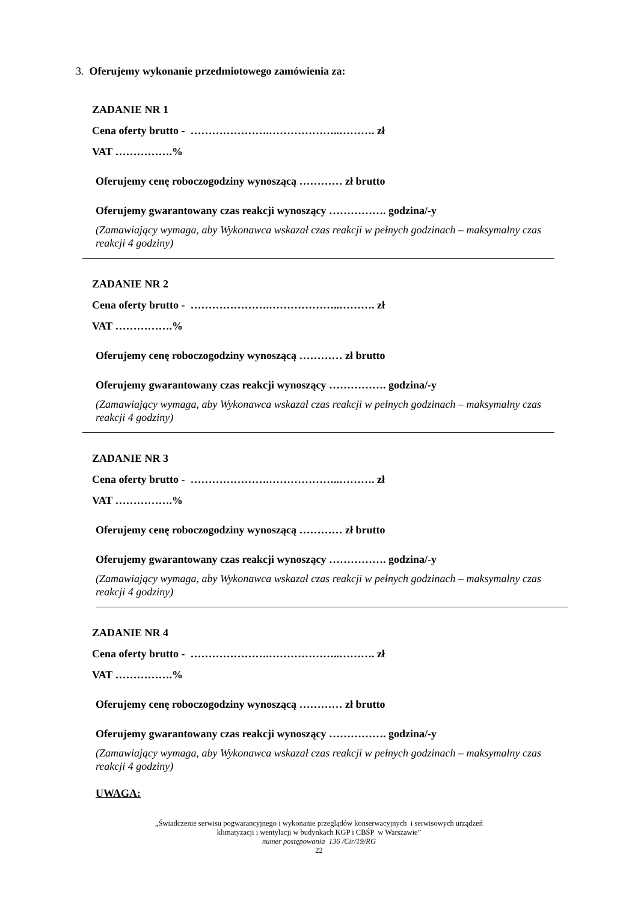3. Oferujemy wykonanie przedmiotowego zamówienia za:
ZADANIE NR 1
Cena oferty brutto - ………………….………………..………. zł
VAT …………….%
Oferujemy cenę roboczogodziny wynoszącą ………… zł brutto
Oferujemy gwarantowany czas reakcji wynoszący ……………. godzina/-y
(Zamawiający wymaga, aby Wykonawca wskazał czas reakcji w pełnych godzinach – maksymalny czas reakcji 4 godziny)
ZADANIE NR 2
Cena oferty brutto - ………………….………………..………. zł
VAT …………….%
Oferujemy cenę roboczogodziny wynoszącą ………… zł brutto
Oferujemy gwarantowany czas reakcji wynoszący ……………. godzina/-y
(Zamawiający wymaga, aby Wykonawca wskazał czas reakcji w pełnych godzinach – maksymalny czas reakcji 4 godziny)
ZADANIE NR 3
Cena oferty brutto - ………………….………………..………. zł
VAT …………….%
Oferujemy cenę roboczogodziny wynoszącą ………… zł brutto
Oferujemy gwarantowany czas reakcji wynoszący ……………. godzina/-y
(Zamawiający wymaga, aby Wykonawca wskazał czas reakcji w pełnych godzinach – maksymalny czas reakcji 4 godziny)
ZADANIE NR 4
Cena oferty brutto - ………………….………………..………. zł
VAT …………….%
Oferujemy cenę roboczogodziny wynoszącą ………… zł brutto
Oferujemy gwarantowany czas reakcji wynoszący ……………. godzina/-y
(Zamawiający wymaga, aby Wykonawca wskazał czas reakcji w pełnych godzinach – maksymalny czas reakcji 4 godziny)
UWAGA:
„Świadczenie serwisu pogwarancyjnego i wykonanie przeglądów konserwacyjnych i serwisowych urządzeń
klimatyzacji i wentylacji w budynkach KGP i CBŚP w Warszawie”
numer postępowania 136 /Cir/19/RG
22